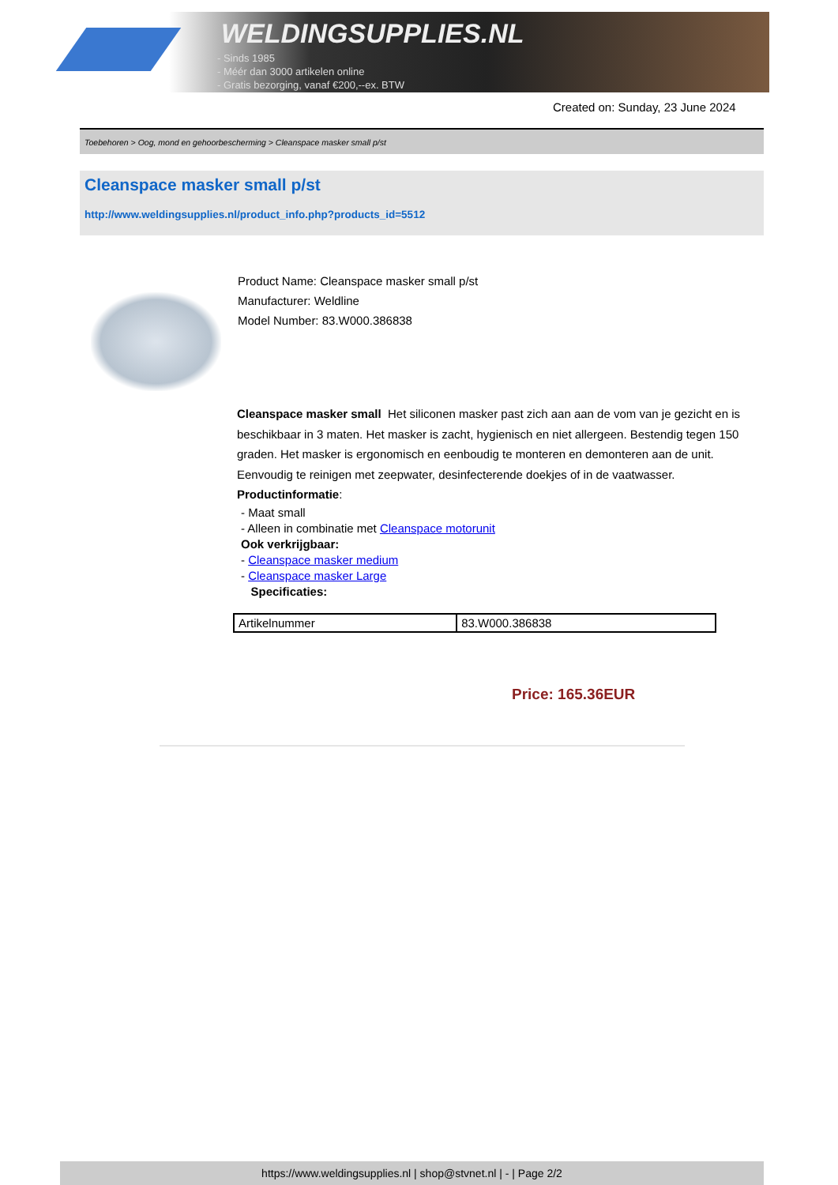WELDINGSUPPLIES.NL
- Sinds 1985
- Méér dan 3000 artikelen online
- Gratis bezorging, vanaf €200,--ex. BTW
Created on: Sunday, 23 June 2024
Toebehoren > Oog, mond en gehoorbescherming > Cleanspace masker small p/st
Cleanspace masker small p/st
http://www.weldingsupplies.nl/product_info.php?products_id=5512
Product Name: Cleanspace masker small p/st
Manufacturer: Weldline
Model Number: 83.W000.386838
Cleanspace masker small Het siliconen masker past zich aan aan de vom van je gezicht en is beschikbaar in 3 maten. Het masker is zacht, hygienisch en niet allergeen. Bestendig tegen 150 graden. Het masker is ergonomisch en eenboudig te monteren en demonteren aan de unit. Eenvoudig te reinigen met zeepwater, desinfecterende doekjes of in de vaatwasser. Productinformatie:
- Maat small
- Alleen in combinatie met Cleanspace motorunit
Ook verkrijgbaar:
- Cleanspace masker medium
- Cleanspace masker Large
Specificaties:
| Artikelnummer | 83.W000.386838 |
Price: 165.36EUR
https://www.weldingsupplies.nl | shop@stvnet.nl | - | Page 2/2